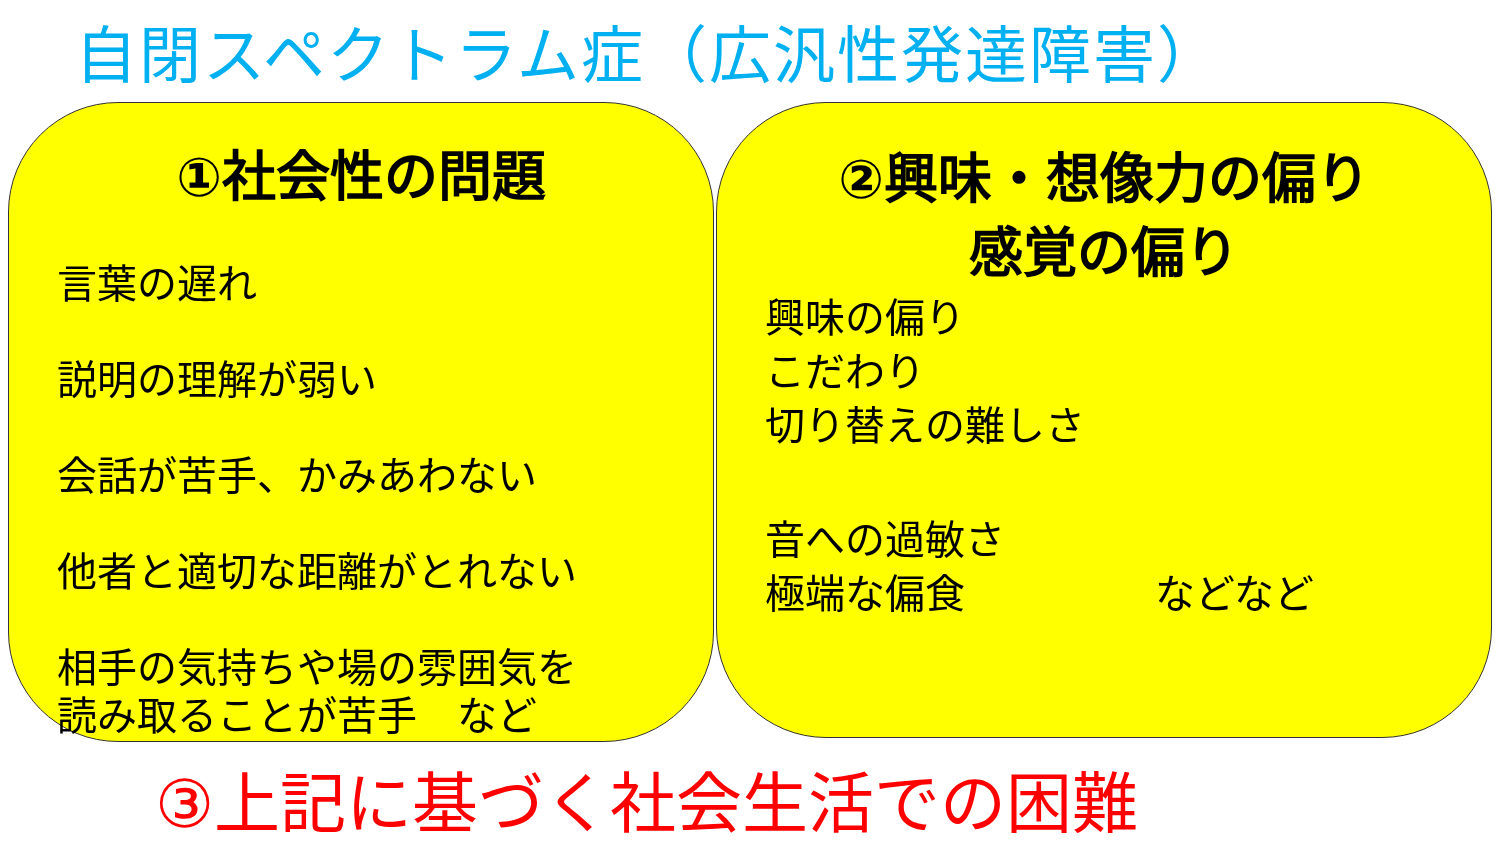自閉スペクトラム症（広汎性発達障害）
①社会性の問題
言葉の遅れ
説明の理解が弱い
会話が苦手、かみあわない
他者と適切な距離がとれない
相手の気持ちや場の雰囲気を
読み取ることが苦手　など
②興味・想像力の偏り
感覚の偏り
興味の偏り
こだわり
切り替えの難しさ
音への過敏さ
極端な偏食 などなど
③上記に基づく社会生活での困難